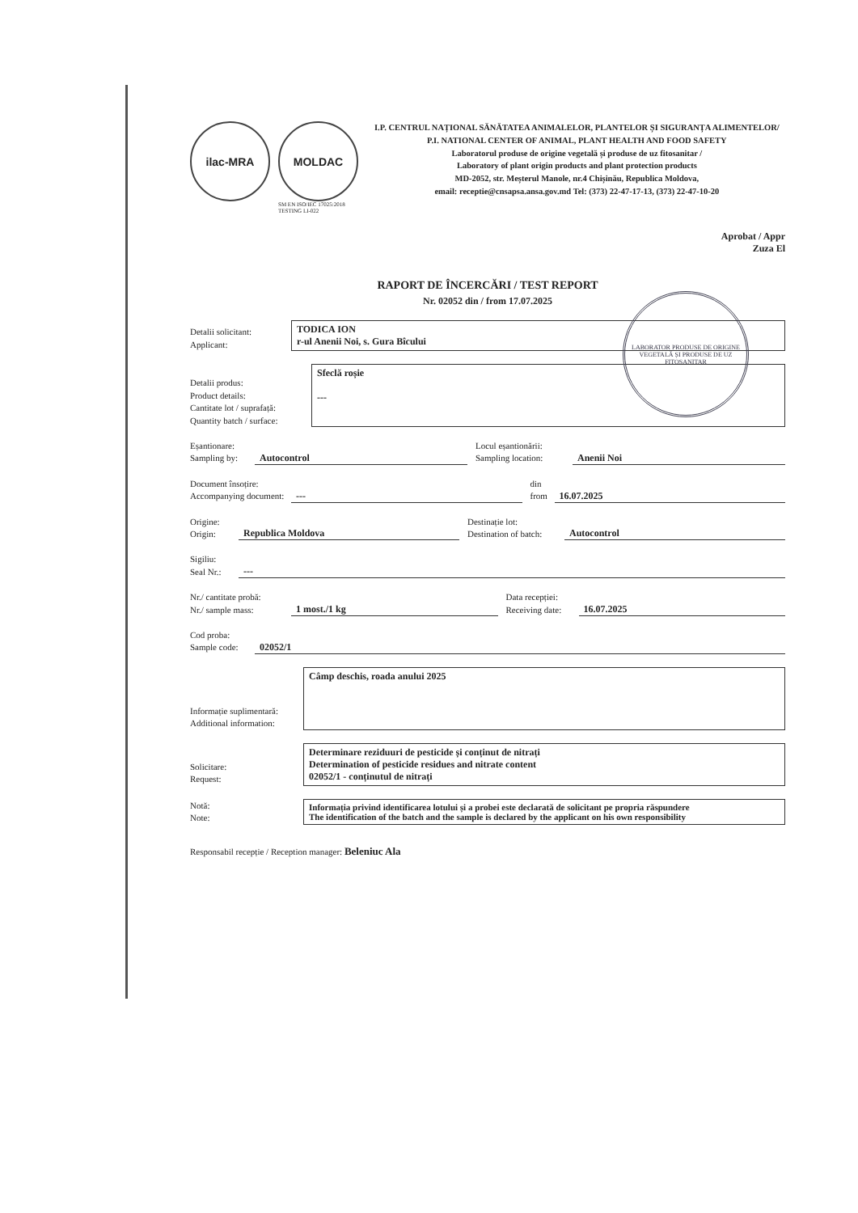ilac-MRA MOLDAC
SM EN ISO/IEC 17025:2018
TESTING LI-022
I.P. CENTRUL NAȚIONAL SĂNĂTATEA ANIMALELOR, PLANTELOR ȘI SIGURANȚA ALIMENTELOR/
P.I. NATIONAL CENTER OF ANIMAL, PLANT HEALTH AND FOOD SAFETY
Laboratorul produse de origine vegetală și produse de uz fitosanitar /
Laboratory of plant origin products and plant protection products
MD-2052, str. Meșterul Manole, nr.4 Chișinău, Republica Moldova,
email: receptie@cnsapsa.ansa.gov.md Tel: (373) 22-47-17-13, (373) 22-47-10-20
Aprobat / Appr
Zuza El
LABORATOR PRODUSE DE ORIGINE VEGETALĂ ȘI PRODUSE DE UZ FITOSANITAR
RAPORT DE ÎNCERCĂRI / TEST REPORT
Nr. 02052 din / from 17.07.2025
Detalii solicitant:
Applicant:
TODICA ION
r-ul Anenii Noi, s. Gura Bîcului
Detalii produs:
Product details:
Cantitate lot / suprafață:
Quantity batch / surface:
Sfeclă roșie
---
Eșantionare:
Sampling by:
Autocontrol
Locul eșantionării:
Sampling location:
Anenii Noi
Document însoțire:
Accompanying document:
---
din
from
16.07.2025
Origine:
Origin:
Republica Moldova
Destinație lot:
Destination of batch:
Autocontrol
Sigiliu:
Seal Nr.:
---
Nr./ cantitate probă:
Nr./ sample mass:
1 most./1 kg
Data recepției:
Receiving date:
16.07.2025
Cod proba:
Sample code:
02052/1
Informație suplimentară:
Additional information:
Câmp deschis, roada anului 2025
Solicitare:
Request:
Determinare reziduuri de pesticide și conținut de nitrați
Determination of pesticide residues and nitrate content
02052/1 - conținutul de nitrați
Notă:
Note:
Informația privind identificarea lotului și a probei este declarată de solicitant pe propria răspundere
The identification of the batch and the sample is declared by the applicant on his own responsibility
Responsabil recepție / Reception manager: Beleniuc Ala